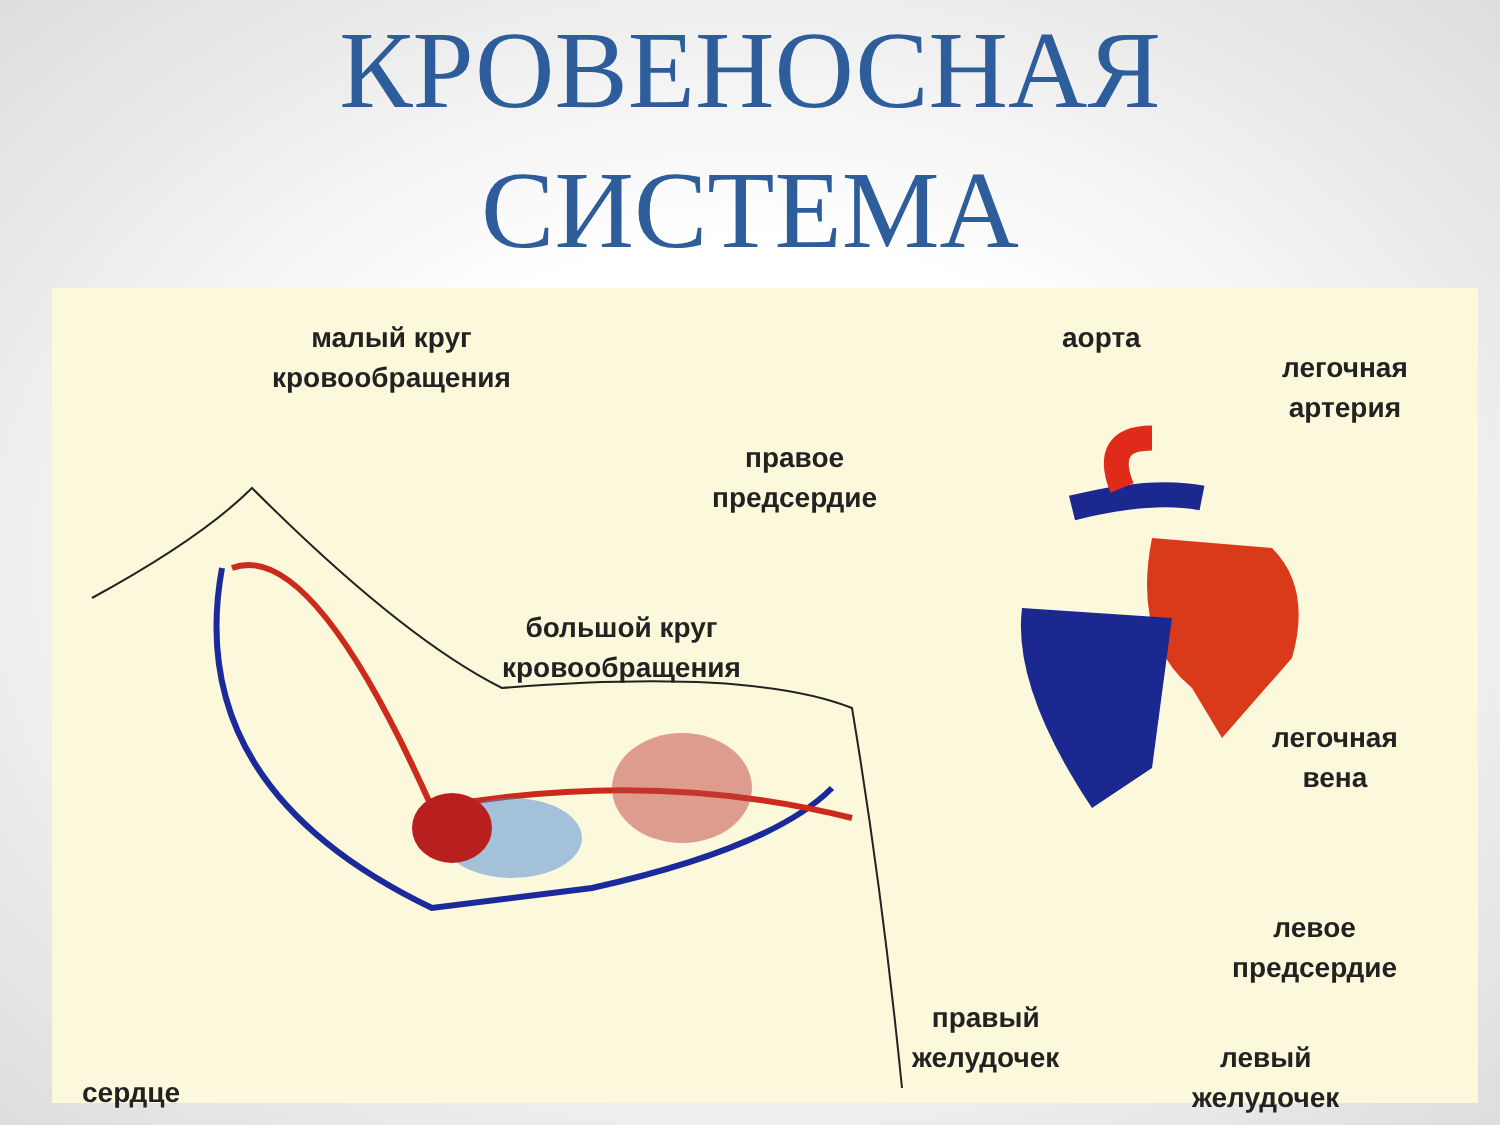КРОВЕНОСНАЯ
СИСТЕМА
малый круг
кровообращения
аорта
легочная
артерия
правое
предсердие
большой круг
кровообращения
легочная
вена
левое
предсердие
правый
желудочек
левый
желудочек
сердце